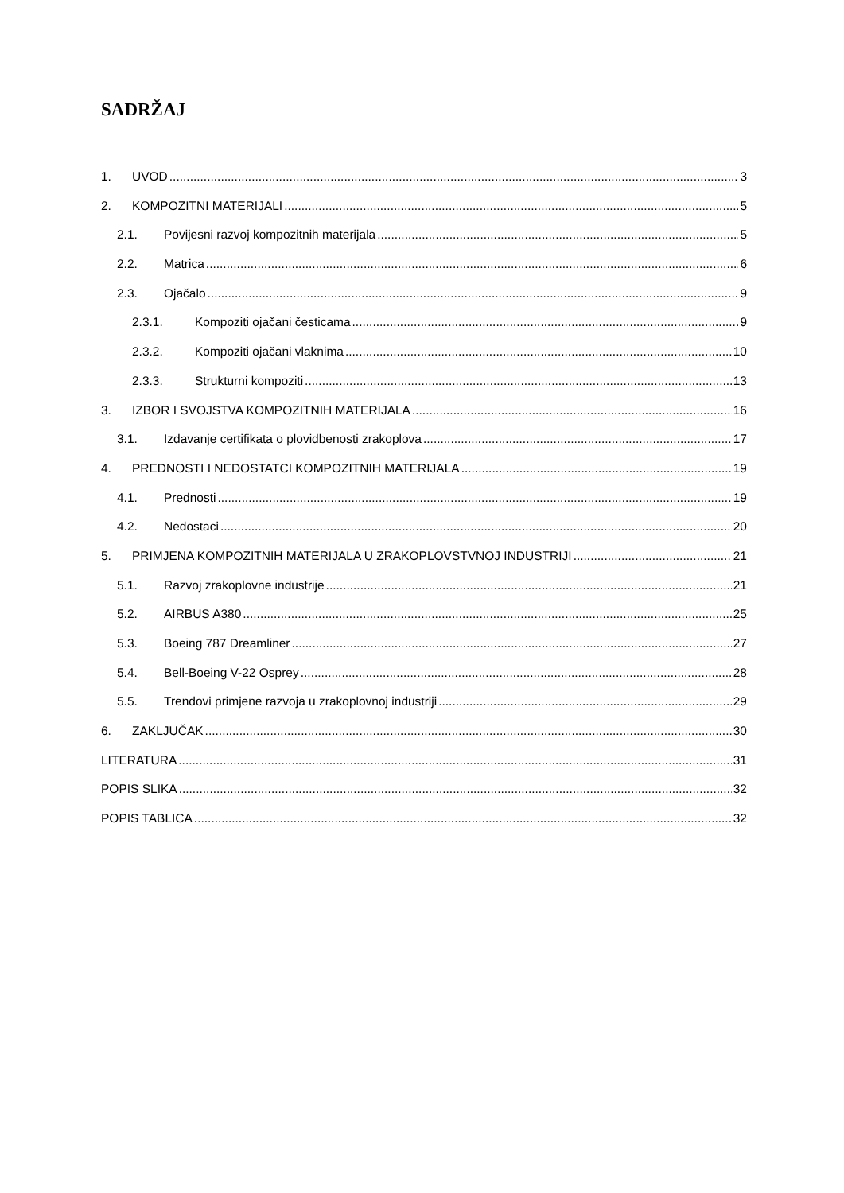SADRŽAJ
1. UVOD 3
2. KOMPOZITNI MATERIJALI 5
2.1. Povijesni razvoj kompozitnih materijala 5
2.2. Matrica 6
2.3. Ojačalo 9
2.3.1. Kompoziti ojačani česticama 9
2.3.2. Kompoziti ojačani vlaknima 10
2.3.3. Strukturni kompoziti 13
3. IZBOR I SVOJSTVA KOMPOZITNIH MATERIJALA 16
3.1. Izdavanje certifikata o plovidbenosti zrakoplova 17
4. PREDNOSTI I NEDOSTATCI KOMPOZITNIH MATERIJALA 19
4.1. Prednosti 19
4.2. Nedostaci 20
5. PRIMJENA KOMPOZITNIH MATERIJALA U ZRAKOPLOVSTVNOJ INDUSTRIJI 21
5.1. Razvoj zrakoplovne industrije 21
5.2. AIRBUS A380 25
5.3. Boeing 787 Dreamliner 27
5.4. Bell-Boeing V-22 Osprey 28
5.5. Trendovi primjene razvoja u zrakoplovnoj industriji 29
6. ZAKLJUČAK 30
LITERATURA 31
POPIS SLIKA 32
POPIS TABLICA 32